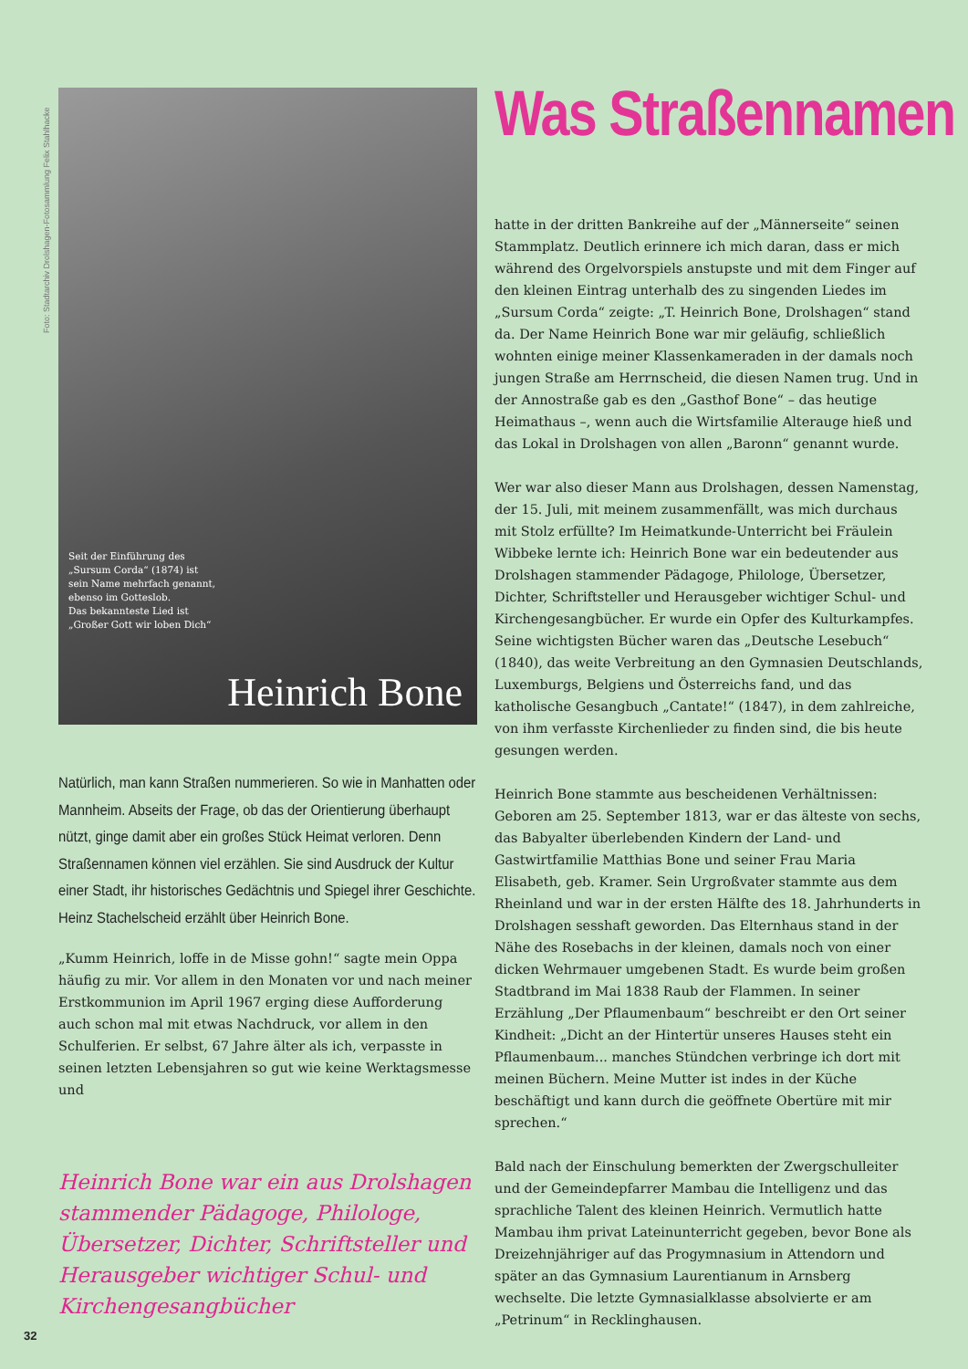Foto: Stadtarchiv Drolshagen-Fotosammlung Felix Stahlhacke
Seit der Einführung des
„Sursum Corda“ (1874) ist
sein Name mehrfach genannt,
ebenso im Gotteslob.
Das bekannteste Lied ist
„Großer Gott wir loben Dich“
Heinrich Bone
Natürlich, man kann Straßen nummerieren. So wie in Manhatten oder Mannheim. Abseits der Frage, ob das der Orientierung überhaupt nützt, ginge damit aber ein großes Stück Heimat verloren. Denn Straßennamen können viel erzählen. Sie sind Ausdruck der Kultur einer Stadt, ihr historisches Gedächtnis und Spiegel ihrer Geschichte. Heinz Stachelscheid erzählt über Heinrich Bone.
„Kumm Heinrich, loffe in de Misse gohn!“ sagte mein Oppa häufig zu mir. Vor allem in den Monaten vor und nach meiner Erstkommunion im April 1967 erging diese Aufforderung auch schon mal mit etwas Nachdruck, vor allem in den Schulferien. Er selbst, 67 Jahre älter als ich, verpasste in seinen letzten Lebensjahren so gut wie keine Werktagsmesse und
Heinrich Bone war ein aus Drolshagen stammender Pädagoge, Philologe, Übersetzer, Dichter, Schriftsteller und Herausgeber wichtiger Schul- und Kirchengesangbücher
Was Straßennamen
hatte in der dritten Bankreihe auf der „Männerseite“ seinen Stammplatz. Deutlich erinnere ich mich daran, dass er mich während des Orgelvorspiels anstupste und mit dem Finger auf den kleinen Eintrag unterhalb des zu singenden Liedes im „Sursum Corda“ zeigte: „T. Heinrich Bone, Drolshagen“ stand da. Der Name Heinrich Bone war mir geläufig, schließlich wohnten einige meiner Klassenkameraden in der damals noch jungen Straße am Herrnscheid, die diesen Namen trug. Und in der Annostraße gab es den „Gasthof Bone“ – das heutige Heimathaus –, wenn auch die Wirtsfamilie Alterauge hieß und das Lokal in Drolshagen von allen „Baronn“ genannt wurde.
Wer war also dieser Mann aus Drolshagen, dessen Namenstag, der 15. Juli, mit meinem zusammenfällt, was mich durchaus mit Stolz erfüllte? Im Heimatkunde-Unterricht bei Fräulein Wibbeke lernte ich: Heinrich Bone war ein bedeutender aus Drolshagen stammender Pädagoge, Philologe, Übersetzer, Dichter, Schriftsteller und Herausgeber wichtiger Schul- und Kirchengesangbücher. Er wurde ein Opfer des Kulturkampfes. Seine wichtigsten Bücher waren das „Deutsche Lesebuch“ (1840), das weite Verbreitung an den Gymnasien Deutschlands, Luxemburgs, Belgiens und Österreichs fand, und das katholische Gesangbuch „Cantate!“ (1847), in dem zahlreiche, von ihm verfasste Kirchenlieder zu finden sind, die bis heute gesungen werden.
Heinrich Bone stammte aus bescheidenen Verhältnissen: Geboren am 25. September 1813, war er das älteste von sechs, das Babyalter überlebenden Kindern der Land- und Gastwirtfamilie Matthias Bone und seiner Frau Maria Elisabeth, geb. Kramer. Sein Urgroßvater stammte aus dem Rheinland und war in der ersten Hälfte des 18. Jahrhunderts in Drolshagen sesshaft geworden. Das Elternhaus stand in der Nähe des Rosebachs in der kleinen, damals noch von einer dicken Wehrmauer umgebenen Stadt. Es wurde beim großen Stadtbrand im Mai 1838 Raub der Flammen. In seiner Erzählung „Der Pflaumenbaum“ beschreibt er den Ort seiner Kindheit: „Dicht an der Hintertür unseres Hauses steht ein Pflaumenbaum... manches Stündchen verbringe ich dort mit meinen Büchern. Meine Mutter ist indes in der Küche beschäftigt und kann durch die geöffnete Obertüre mit mir sprechen.“
Bald nach der Einschulung bemerkten der Zwergschulleiter und der Gemeindepfarrer Mambau die Intelligenz und das sprachliche Talent des kleinen Heinrich. Vermutlich hatte Mambau ihm privat Lateinunterricht gegeben, bevor Bone als Dreizehnjähriger auf das Progymnasium in Attendorn und später an das Gymnasium Laurentianum in Arnsberg wechselte. Die letzte Gymnasialklasse absolvierte er am „Petrinum“ in Recklinghausen.
32